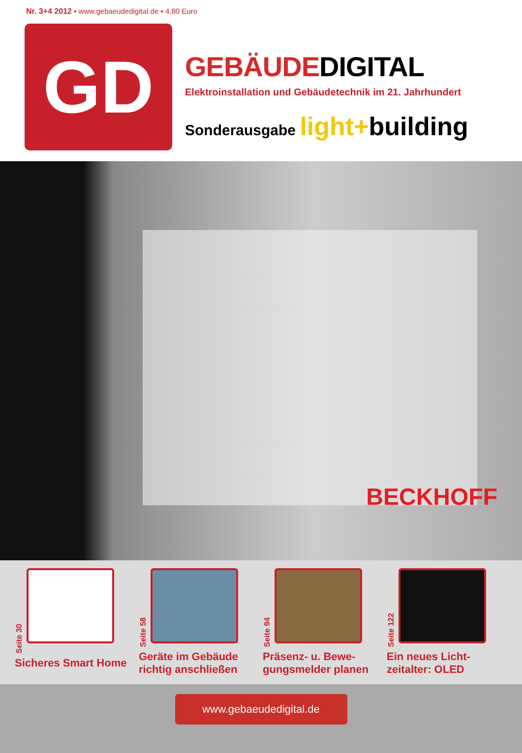Nr. 3+4 2012 ▪ www.gebaeudedigital.de ▪ 4,80 Euro
GD
GEBÄUDEDIGITAL
Elektroinstallation und Gebäudetechnik im 21. Jahrhundert
Sonderausgabe light+building
BECKHOFF
Seite 30
Sicheres Smart Home
Seite 58
Geräte im Gebäude richtig anschließen
Seite 94
Präsenz- u. Bewe-gungsmelder planen
Seite 122
Ein neues Licht-zeitalter: OLED
www.gebaeudedigital.de